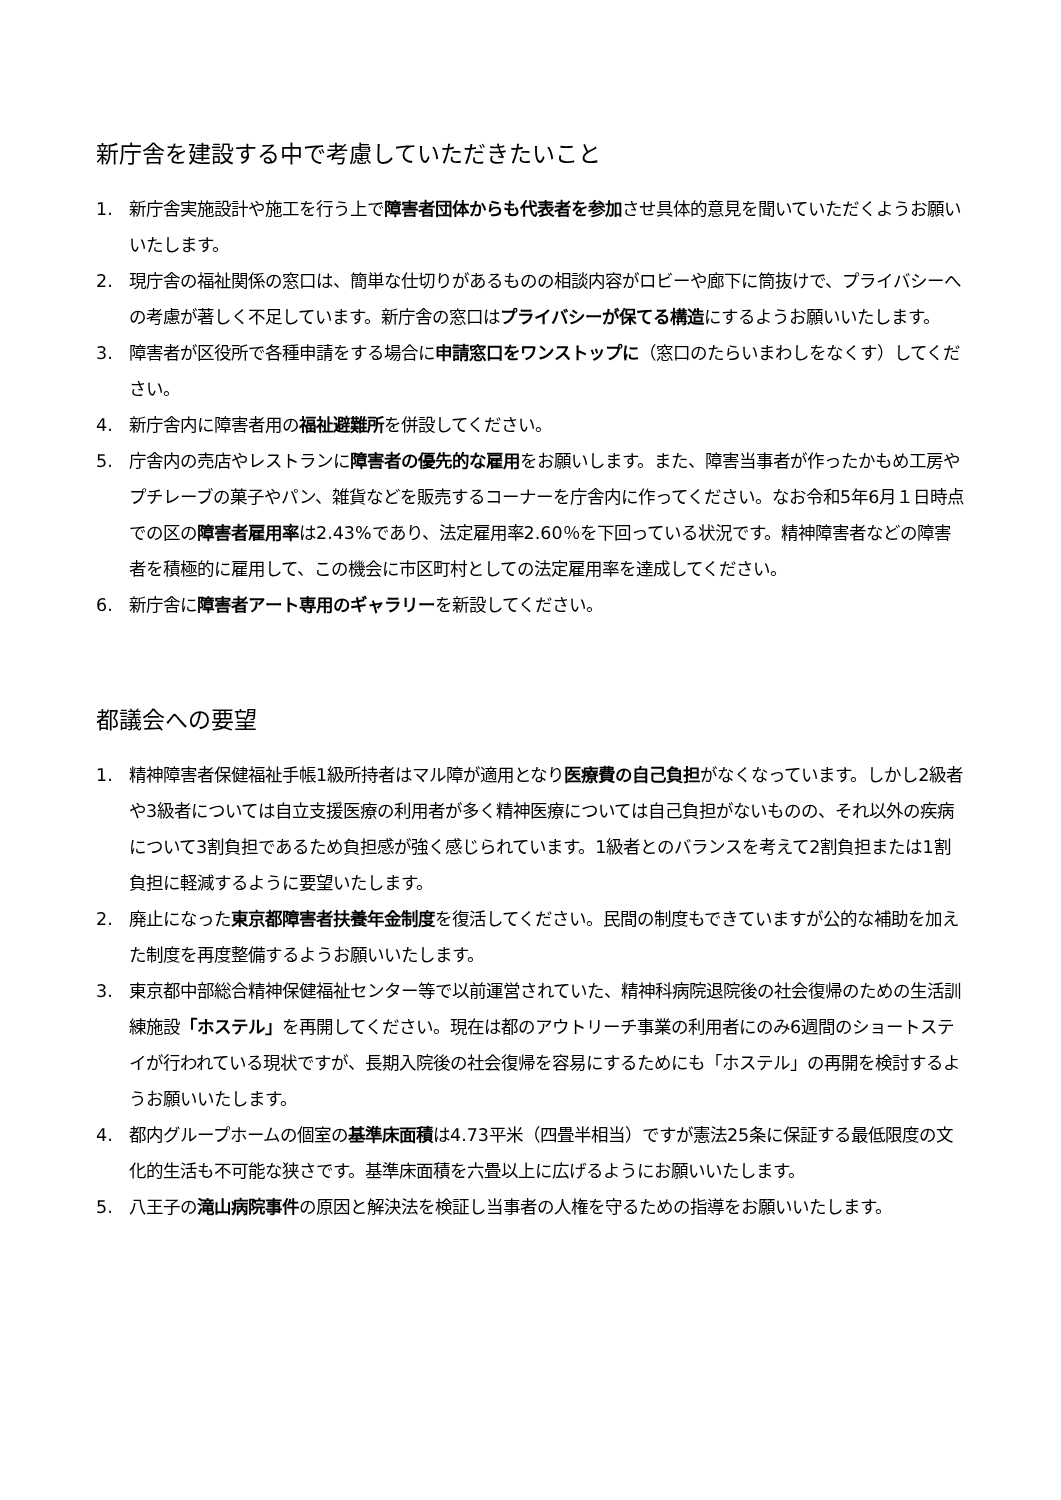新庁舎を建設する中で考慮していただきたいこと
1. 新庁舎実施設計や施工を行う上で障害者団体からも代表者を参加させ具体的意見を聞いていただくようお願いいたします。
2. 現庁舎の福祉関係の窓口は、簡単な仕切りがあるものの相談内容がロビーや廊下に筒抜けで、プライバシーへの考慮が著しく不足しています。新庁舎の窓口はプライバシーが保てる構造にするようお願いいたします。
3. 障害者が区役所で各種申請をする場合に申請窓口をワンストップに（窓口のたらいまわしをなくす）してください。
4. 新庁舎内に障害者用の福祉避難所を併設してください。
5. 庁舎内の売店やレストランに障害者の優先的な雇用をお願いします。また、障害当事者が作ったかもめ工房やプチレーブの菓子やパン、雑貨などを販売するコーナーを庁舎内に作ってください。なお令和5年6月１日時点での区の障害者雇用率は2.43%であり、法定雇用率2.60％を下回っている状況です。精神障害者などの障害者を積極的に雇用して、この機会に市区町村としての法定雇用率を達成してください。
6. 新庁舎に障害者アート専用のギャラリーを新設してください。
都議会への要望
1. 精神障害者保健福祉手帳1級所持者はマル障が適用となり医療費の自己負担がなくなっています。しかし2級者や3級者については自立支援医療の利用者が多く精神医療については自己負担がないものの、それ以外の疾病について3割負担であるため負担感が強く感じられています。1級者とのバランスを考えて2割負担または1割負担に軽減するように要望いたします。
2. 廃止になった東京都障害者扶養年金制度を復活してください。民間の制度もできていますが公的な補助を加えた制度を再度整備するようお願いいたします。
3. 東京都中部総合精神保健福祉センター等で以前運営されていた、精神科病院退院後の社会復帰のための生活訓練施設「ホステル」を再開してください。現在は都のアウトリーチ事業の利用者にのみ6週間のショートステイが行われている現状ですが、長期入院後の社会復帰を容易にするためにも「ホステル」の再開を検討するようお願いいたします。
4. 都内グループホームの個室の基準床面積は4.73平米（四畳半相当）ですが憲法25条に保証する最低限度の文化的生活も不可能な狭さです。基準床面積を六畳以上に広げるようにお願いいたします。
5. 八王子の滝山病院事件の原因と解決法を検証し当事者の人権を守るための指導をお願いいたします。